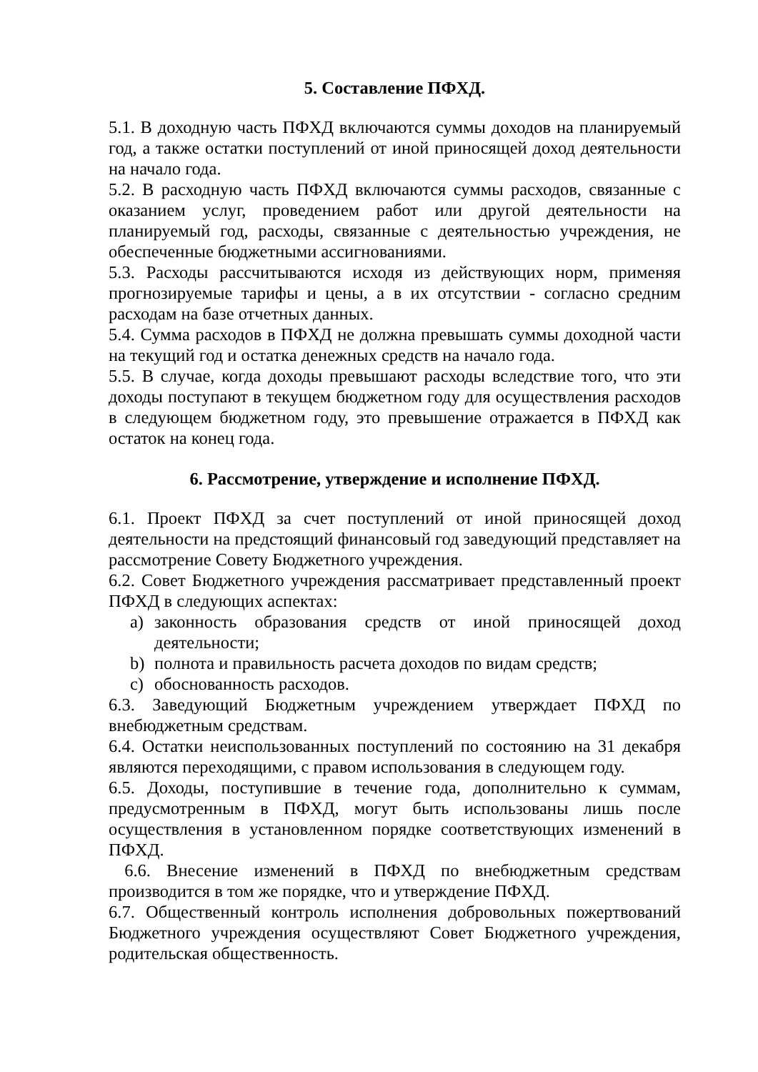5. Составление ПФХД.
5.1. В доходную часть ПФХД включаются суммы доходов на планируемый год, а также остатки поступлений от иной приносящей доход деятельности на начало года.
5.2. В расходную часть ПФХД включаются суммы расходов, связанные с оказанием услуг, проведением работ или другой деятельности на планируемый год, расходы, связанные с деятельностью учреждения, не обеспеченные бюджетными ассигнованиями.
5.3. Расходы рассчитываются исходя из действующих норм, применяя прогнозируемые тарифы и цены, а в их отсутствии - согласно средним расходам на базе отчетных данных.
5.4. Сумма расходов в ПФХД не должна превышать суммы доходной части на текущий год и остатка денежных средств на начало года.
5.5. В случае, когда доходы превышают расходы вследствие того, что эти доходы поступают в текущем бюджетном году для осуществления расходов в следующем бюджетном году, это превышение отражается в ПФХД как остаток на конец года.
6. Рассмотрение, утверждение и исполнение ПФХД.
6.1. Проект ПФХД за счет поступлений от иной приносящей доход деятельности на предстоящий финансовый год заведующий представляет на рассмотрение Совету Бюджетного учреждения.
6.2. Совет Бюджетного учреждения рассматривает представленный проект ПФХД в следующих аспектах:
a) законность образования средств от иной приносящей доход деятельности;
b) полнота и правильность расчета доходов по видам средств;
c) обоснованность расходов.
6.3. Заведующий Бюджетным учреждением утверждает ПФХД по внебюджетным средствам.
6.4. Остатки неиспользованных поступлений по состоянию на 31 декабря являются переходящими, с правом использования в следующем году.
6.5. Доходы, поступившие в течение года, дополнительно к суммам, предусмотренным в ПФХД, могут быть использованы лишь после осуществления в установленном порядке соответствующих изменений в ПФХД.
6.6. Внесение изменений в ПФХД по внебюджетным средствам производится в том же порядке, что и утверждение ПФХД.
6.7. Общественный контроль исполнения добровольных пожертвований Бюджетного учреждения осуществляют Совет Бюджетного учреждения, родительская общественность.